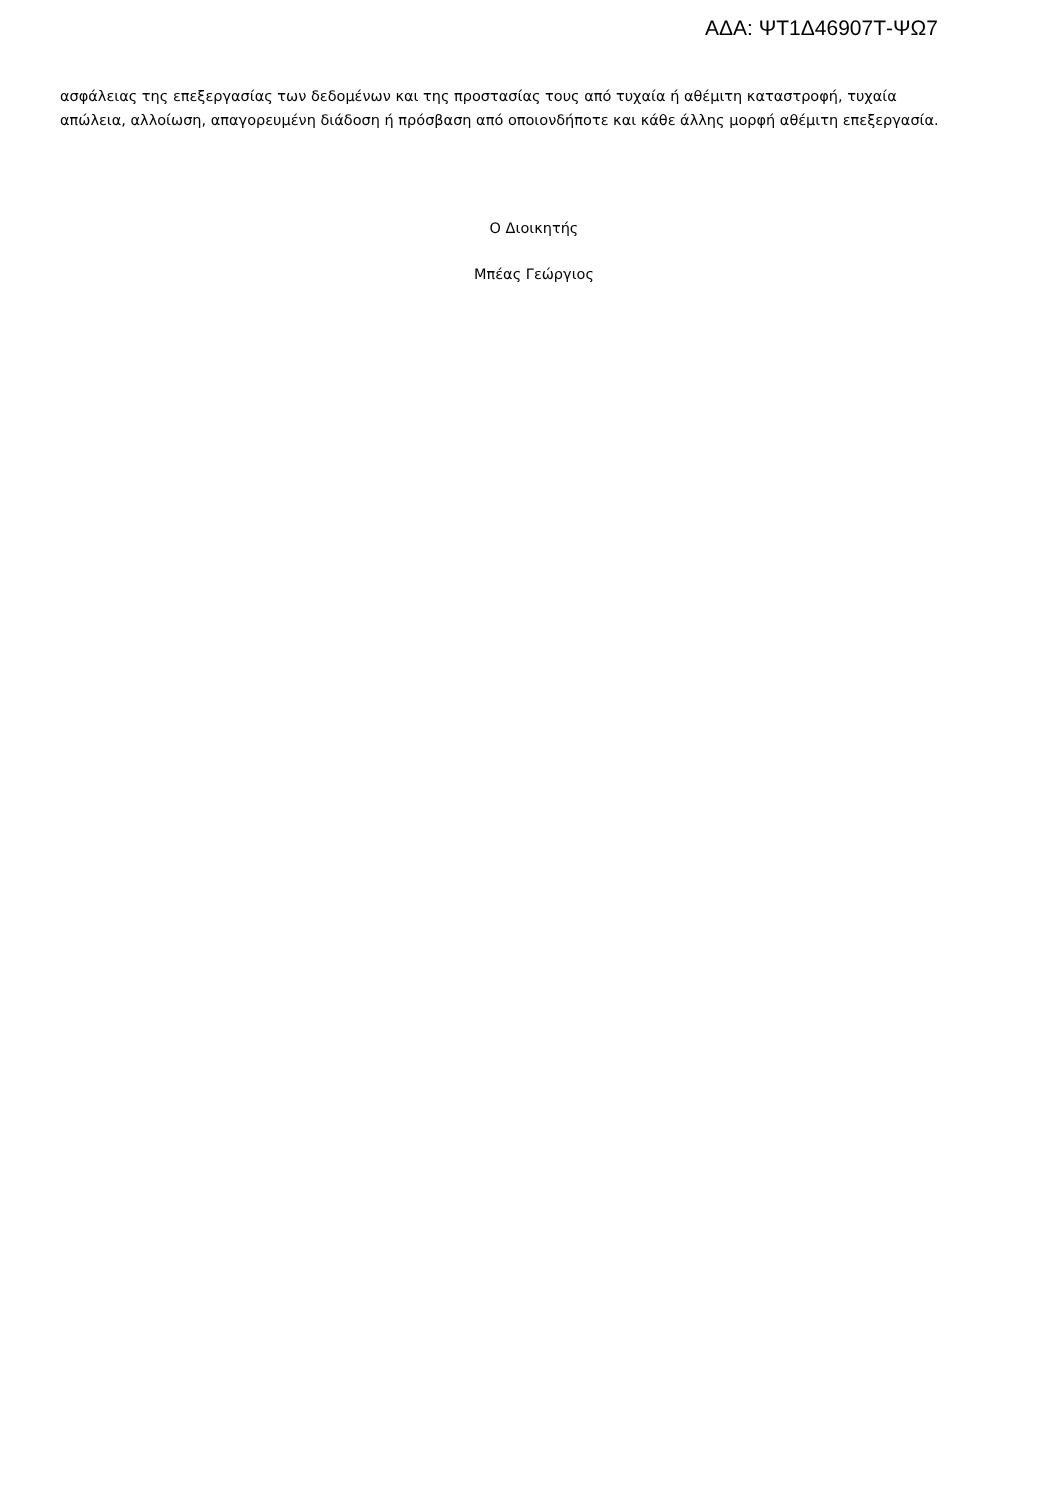ΑΔΑ: ΨΤ1Δ46907Τ-ΨΩ7
ασφάλειας της επεξεργασίας των δεδομένων και της προστασίας τους από τυχαία ή αθέμιτη καταστροφή, τυχαία απώλεια, αλλοίωση, απαγορευμένη διάδοση ή πρόσβαση από οποιονδήποτε και κάθε άλλης μορφή αθέμιτη επεξεργασία.
Ο Διοικητής
Μπέας Γεώργιος